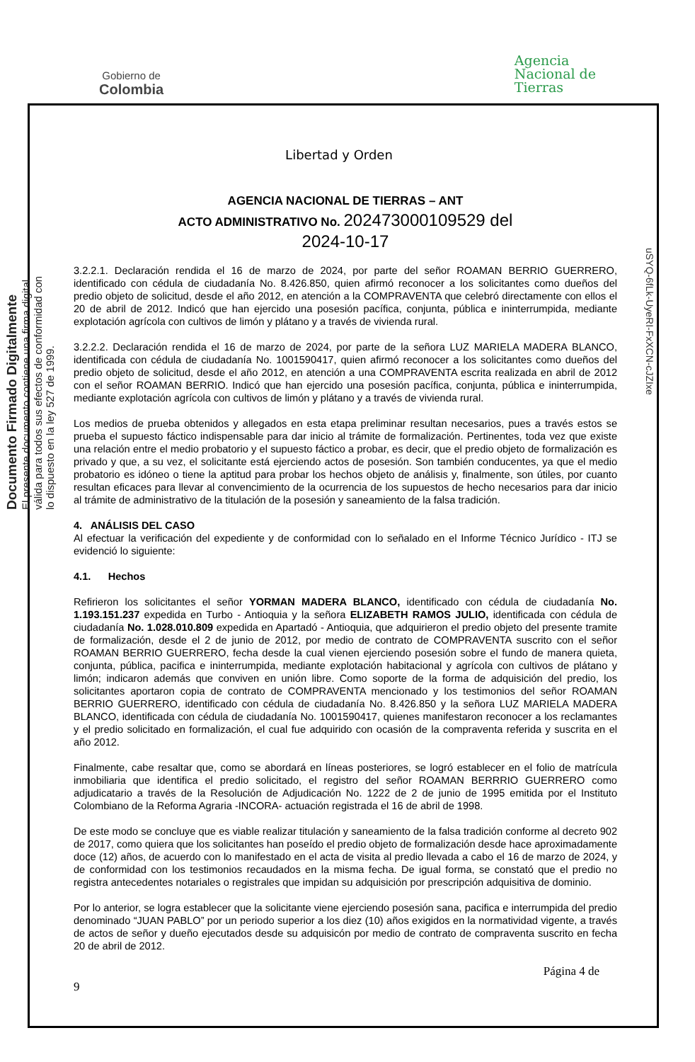Gobierno de
Colombia
Libertad y Orden
Agencia
Nacional de
Tierras
Documento Firmado Digitalmente
El presente documento contiene una firma digital válida para todos sus efectos de conformidad con lo dispuesto en la ley 527 de 1999.
uSYQ-6fLk-UyeRI-FxXCN-cJZIxe
AGENCIA NACIONAL DE TIERRAS – ANT
ACTO ADMINISTRATIVO No. 202473000109529 del
2024-10-17
3.2.2.1. Declaración rendida el 16 de marzo de 2024, por parte del señor ROAMAN BERRIO GUERRERO, identificado con cédula de ciudadanía No. 8.426.850, quien afirmó reconocer a los solicitantes como dueños del predio objeto de solicitud, desde el año 2012, en atención a la COMPRAVENTA que celebró directamente con ellos el 20 de abril de 2012. Indicó que han ejercido una posesión pacífica, conjunta, pública e ininterrumpida, mediante explotación agrícola con cultivos de limón y plátano y a través de vivienda rural.
3.2.2.2. Declaración rendida el 16 de marzo de 2024, por parte de la señora LUZ MARIELA MADERA BLANCO, identificada con cédula de ciudadanía No. 1001590417, quien afirmó reconocer a los solicitantes como dueños del predio objeto de solicitud, desde el año 2012, en atención a una COMPRAVENTA escrita realizada en abril de 2012 con el señor ROAMAN BERRIO. Indicó que han ejercido una posesión pacífica, conjunta, pública e ininterrumpida, mediante explotación agrícola con cultivos de limón y plátano y a través de vivienda rural.
Los medios de prueba obtenidos y allegados en esta etapa preliminar resultan necesarios, pues a través estos se prueba el supuesto fáctico indispensable para dar inicio al trámite de formalización. Pertinentes, toda vez que existe una relación entre el medio probatorio y el supuesto fáctico a probar, es decir, que el predio objeto de formalización es privado y que, a su vez, el solicitante está ejerciendo actos de posesión. Son también conducentes, ya que el medio probatorio es idóneo o tiene la aptitud para probar los hechos objeto de análisis y, finalmente, son útiles, por cuanto resultan eficaces para llevar al convencimiento de la ocurrencia de los supuestos de hecho necesarios para dar inicio al trámite de administrativo de la titulación de la posesión y saneamiento de la falsa tradición.
4. ANÁLISIS DEL CASO
Al efectuar la verificación del expediente y de conformidad con lo señalado en el Informe Técnico Jurídico - ITJ se evidenció lo siguiente:
4.1. Hechos
Refirieron los solicitantes el señor YORMAN MADERA BLANCO, identificado con cédula de ciudadanía No. 1.193.151.237 expedida en Turbo - Antioquia y la señora ELIZABETH RAMOS JULIO, identificada con cédula de ciudadanía No. 1.028.010.809 expedida en Apartadó - Antioquia, que adquirieron el predio objeto del presente tramite de formalización, desde el 2 de junio de 2012, por medio de contrato de COMPRAVENTA suscrito con el señor ROAMAN BERRIO GUERRERO, fecha desde la cual vienen ejerciendo posesión sobre el fundo de manera quieta, conjunta, pública, pacifica e ininterrumpida, mediante explotación habitacional y agrícola con cultivos de plátano y limón; indicaron además que conviven en unión libre. Como soporte de la forma de adquisición del predio, los solicitantes aportaron copia de contrato de COMPRAVENTA mencionado y los testimonios del señor ROAMAN BERRIO GUERRERO, identificado con cédula de ciudadanía No. 8.426.850 y la señora LUZ MARIELA MADERA BLANCO, identificada con cédula de ciudadanía No. 1001590417, quienes manifestaron reconocer a los reclamantes y el predio solicitado en formalización, el cual fue adquirido con ocasión de la compraventa referida y suscrita en el año 2012.
Finalmente, cabe resaltar que, como se abordará en líneas posteriores, se logró establecer en el folio de matrícula inmobiliaria que identifica el predio solicitado, el registro del señor ROAMAN BERRRIO GUERRERO como adjudicatario a través de la Resolución de Adjudicación No. 1222 de 2 de junio de 1995 emitida por el Instituto Colombiano de la Reforma Agraria -INCORA- actuación registrada el 16 de abril de 1998.
De este modo se concluye que es viable realizar titulación y saneamiento de la falsa tradición conforme al decreto 902 de 2017, como quiera que los solicitantes han poseído el predio objeto de formalización desde hace aproximadamente doce (12) años, de acuerdo con lo manifestado en el acta de visita al predio llevada a cabo el 16 de marzo de 2024, y de conformidad con los testimonios recaudados en la misma fecha. De igual forma, se constató que el predio no registra antecedentes notariales o registrales que impidan su adquisición por prescripción adquisitiva de dominio.
Por lo anterior, se logra establecer que la solicitante viene ejerciendo posesión sana, pacifica e interrumpida del predio denominado “JUAN PABLO” por un periodo superior a los diez (10) años exigidos en la normatividad vigente, a través de actos de señor y dueño ejecutados desde su adquisicón por medio de contrato de compraventa suscrito en fecha 20 de abril de 2012.
9 Página 4 de